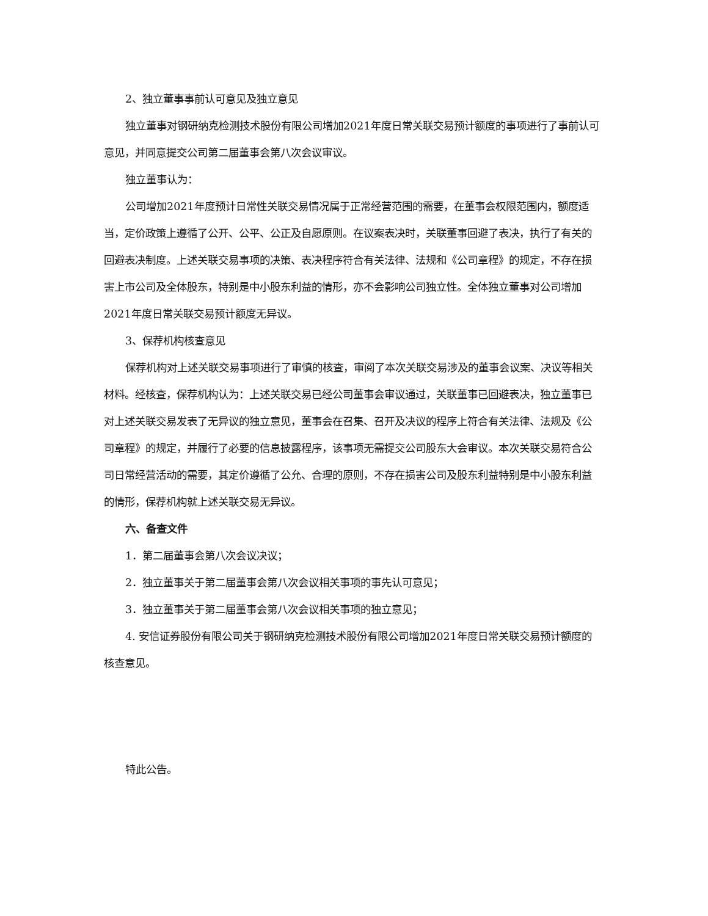2、独立董事事前认可意见及独立意见
独立董事对钢研纳克检测技术股份有限公司增加2021年度日常关联交易预计额度的事项进行了事前认可意见，并同意提交公司第二届董事会第八次会议审议。
独立董事认为：
公司增加2021年度预计日常性关联交易情况属于正常经营范围的需要，在董事会权限范围内，额度适当，定价政策上遵循了公开、公平、公正及自愿原则。在议案表决时，关联董事回避了表决，执行了有关的回避表决制度。上述关联交易事项的决策、表决程序符合有关法律、法规和《公司章程》的规定，不存在损害上市公司及全体股东，特别是中小股东利益的情形，亦不会影响公司独立性。全体独立董事对公司增加2021年度日常关联交易预计额度无异议。
3、保荐机构核查意见
保荐机构对上述关联交易事项进行了审慎的核查，审阅了本次关联交易涉及的董事会议案、决议等相关材料。经核查，保荐机构认为：上述关联交易已经公司董事会审议通过，关联董事已回避表决，独立董事已对上述关联交易发表了无异议的独立意见，董事会在召集、召开及决议的程序上符合有关法律、法规及《公司章程》的规定，并履行了必要的信息披露程序，该事项无需提交公司股东大会审议。本次关联交易符合公司日常经营活动的需要，其定价遵循了公允、合理的原则，不存在损害公司及股东利益特别是中小股东利益的情形，保荐机构就上述关联交易无异议。
六、备查文件
1．第二届董事会第八次会议决议；
2．独立董事关于第二届董事会第八次会议相关事项的事先认可意见；
3．独立董事关于第二届董事会第八次会议相关事项的独立意见；
4. 安信证券股份有限公司关于钢研纳克检测技术股份有限公司增加2021年度日常关联交易预计额度的核查意见。
特此公告。